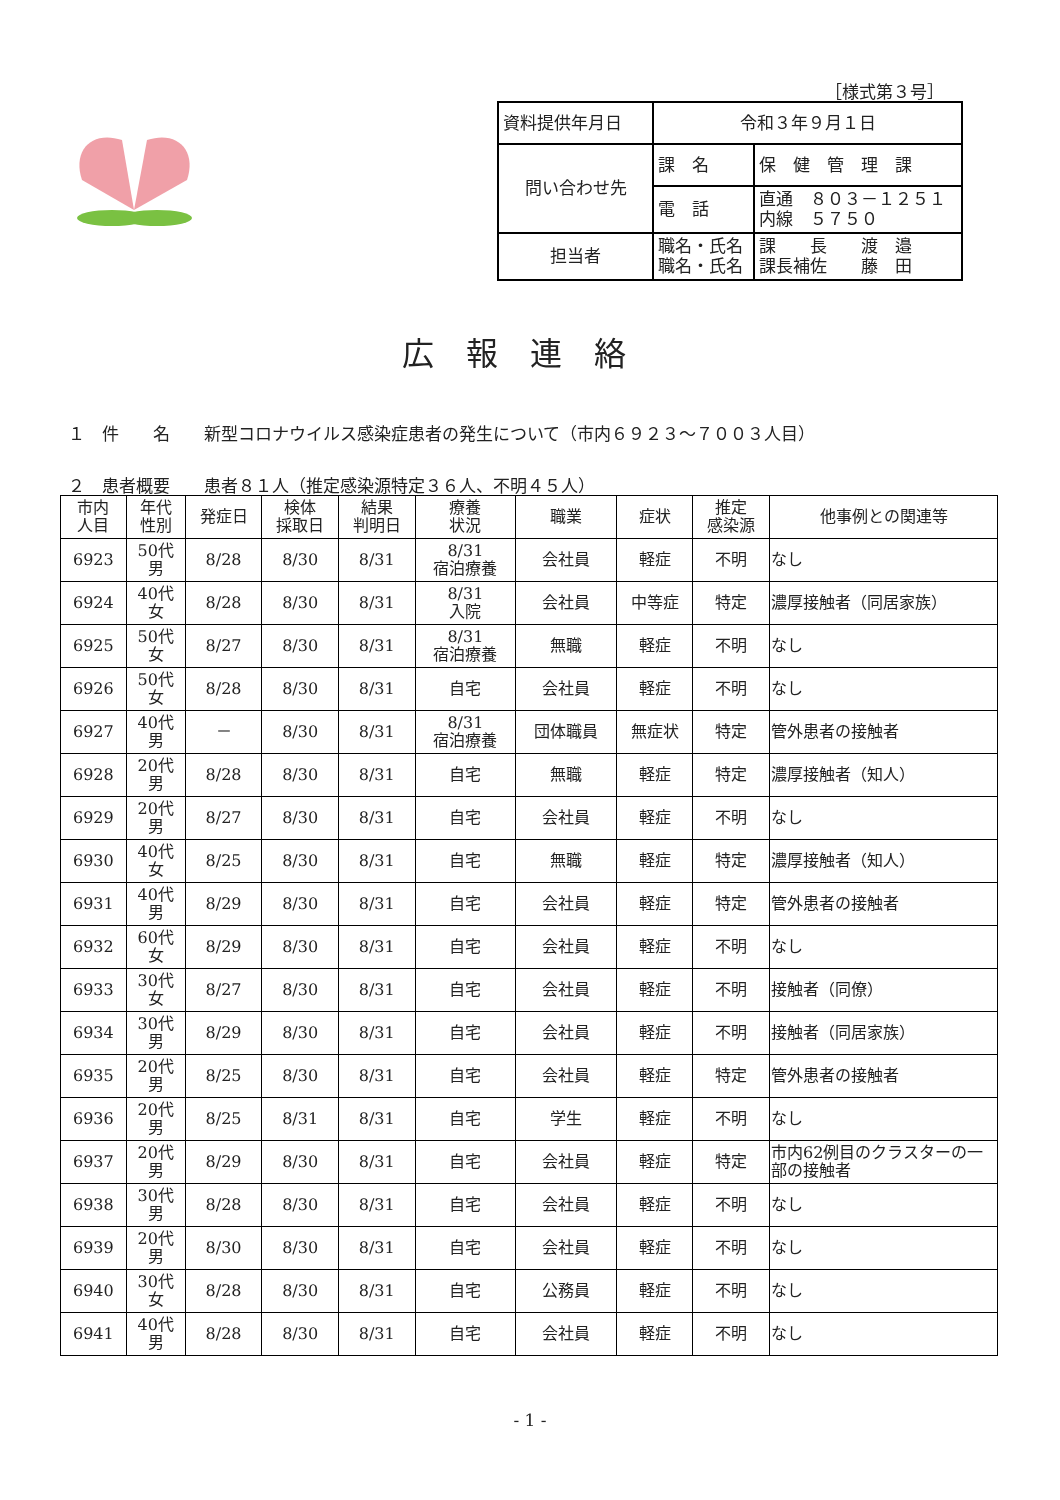［様式第３号］
| 資料提供年月日 | 令和３年９月１日 | |
| 問い合わせ先 | 課 名 | 保 健 管 理 課 |
| | 電 話 | 直通 ８０３－１２５１ 内線 ５７５０ |
| 担当者 | 職名・氏名 職名・氏名 | 課 長 渡 邉 課長補佐 藤 田 |
広報連絡
１　件　　名　　新型コロナウイルス感染症患者の発生について（市内６９２３～７００３人目）
２　患者概要　　患者８１人（推定感染源特定３６人、不明４５人）
| 市内 人目 | 年代 性別 | 発症日 | 検体 採取日 | 結果 判明日 | 療養 状況 | 職業 | 症状 | 推定 感染源 | 他事例との関連等 |
| --- | --- | --- | --- | --- | --- | --- | --- | --- | --- |
| 6923 | 50代 男 | 8/28 | 8/30 | 8/31 | 8/31 宿泊療養 | 会社員 | 軽症 | 不明 | なし |
| 6924 | 40代 女 | 8/28 | 8/30 | 8/31 | 8/31 入院 | 会社員 | 中等症 | 特定 | 濃厚接触者（同居家族） |
| 6925 | 50代 女 | 8/27 | 8/30 | 8/31 | 8/31 宿泊療養 | 無職 | 軽症 | 不明 | なし |
| 6926 | 50代 女 | 8/28 | 8/30 | 8/31 | 自宅 | 会社員 | 軽症 | 不明 | なし |
| 6927 | 40代 男 | － | 8/30 | 8/31 | 8/31 宿泊療養 | 団体職員 | 無症状 | 特定 | 管外患者の接触者 |
| 6928 | 20代 男 | 8/28 | 8/30 | 8/31 | 自宅 | 無職 | 軽症 | 特定 | 濃厚接触者（知人） |
| 6929 | 20代 男 | 8/27 | 8/30 | 8/31 | 自宅 | 会社員 | 軽症 | 不明 | なし |
| 6930 | 40代 女 | 8/25 | 8/30 | 8/31 | 自宅 | 無職 | 軽症 | 特定 | 濃厚接触者（知人） |
| 6931 | 40代 男 | 8/29 | 8/30 | 8/31 | 自宅 | 会社員 | 軽症 | 特定 | 管外患者の接触者 |
| 6932 | 60代 女 | 8/29 | 8/30 | 8/31 | 自宅 | 会社員 | 軽症 | 不明 | なし |
| 6933 | 30代 女 | 8/27 | 8/30 | 8/31 | 自宅 | 会社員 | 軽症 | 不明 | 接触者（同僚） |
| 6934 | 30代 男 | 8/29 | 8/30 | 8/31 | 自宅 | 会社員 | 軽症 | 不明 | 接触者（同居家族） |
| 6935 | 20代 男 | 8/25 | 8/30 | 8/31 | 自宅 | 会社員 | 軽症 | 特定 | 管外患者の接触者 |
| 6936 | 20代 男 | 8/25 | 8/31 | 8/31 | 自宅 | 学生 | 軽症 | 不明 | なし |
| 6937 | 20代 男 | 8/29 | 8/30 | 8/31 | 自宅 | 会社員 | 軽症 | 特定 | 市内62例目のクラスターの一部の接触者 |
| 6938 | 30代 男 | 8/28 | 8/30 | 8/31 | 自宅 | 会社員 | 軽症 | 不明 | なし |
| 6939 | 20代 男 | 8/30 | 8/30 | 8/31 | 自宅 | 会社員 | 軽症 | 不明 | なし |
| 6940 | 30代 女 | 8/28 | 8/30 | 8/31 | 自宅 | 公務員 | 軽症 | 不明 | なし |
| 6941 | 40代 男 | 8/28 | 8/30 | 8/31 | 自宅 | 会社員 | 軽症 | 不明 | なし |
- 1 -